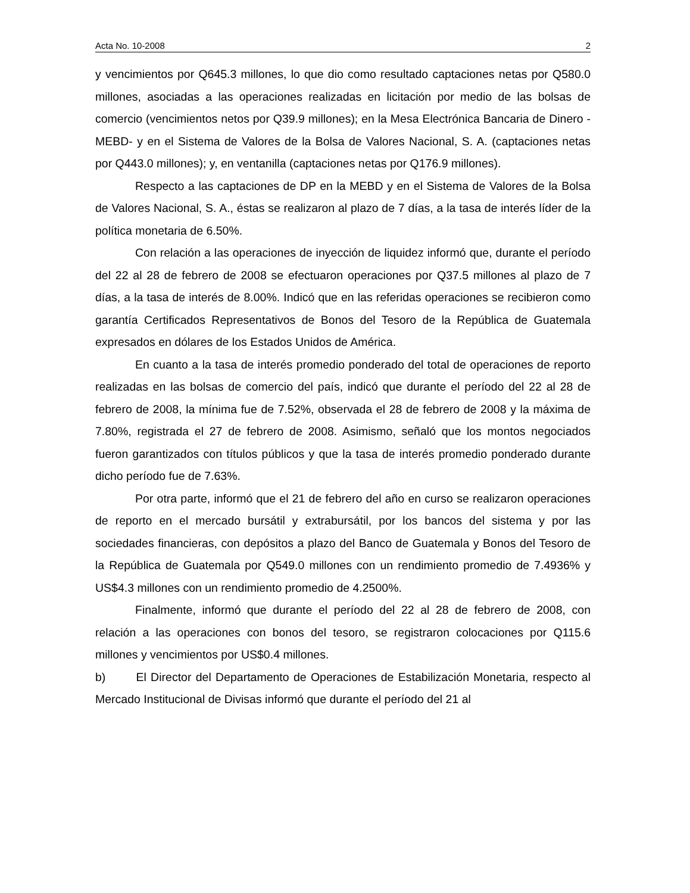Acta No. 10-2008 2
y vencimientos por Q645.3 millones, lo que dio como resultado captaciones netas por Q580.0 millones, asociadas a las operaciones realizadas en licitación por medio de las bolsas de comercio (vencimientos netos por Q39.9 millones); en la Mesa Electrónica Bancaria de Dinero -MEBD- y en el Sistema de Valores de la Bolsa de Valores Nacional, S. A. (captaciones netas por Q443.0 millones); y, en ventanilla (captaciones netas por Q176.9 millones).
Respecto a las captaciones de DP en la MEBD y en el Sistema de Valores de la Bolsa de Valores Nacional, S. A., éstas se realizaron al plazo de 7 días, a la tasa de interés líder de la política monetaria de 6.50%.
Con relación a las operaciones de inyección de liquidez informó que, durante el período del 22 al 28 de febrero de 2008 se efectuaron operaciones por Q37.5 millones al plazo de 7 días, a la tasa de interés de 8.00%. Indicó que en las referidas operaciones se recibieron como garantía Certificados Representativos de Bonos del Tesoro de la República de Guatemala expresados en dólares de los Estados Unidos de América.
En cuanto a la tasa de interés promedio ponderado del total de operaciones de reporto realizadas en las bolsas de comercio del país, indicó que durante el período del 22 al 28 de febrero de 2008, la mínima fue de 7.52%, observada el 28 de febrero de 2008 y la máxima de 7.80%, registrada el 27 de febrero de 2008. Asimismo, señaló que los montos negociados fueron garantizados con títulos públicos y que la tasa de interés promedio ponderado durante dicho período fue de 7.63%.
Por otra parte, informó que el 21 de febrero del año en curso se realizaron operaciones de reporto en el mercado bursátil y extrabursátil, por los bancos del sistema y por las sociedades financieras, con depósitos a plazo del Banco de Guatemala y Bonos del Tesoro de la República de Guatemala por Q549.0 millones con un rendimiento promedio de 7.4936% y US$4.3 millones con un rendimiento promedio de 4.2500%.
Finalmente, informó que durante el período del 22 al 28 de febrero de 2008, con relación a las operaciones con bonos del tesoro, se registraron colocaciones por Q115.6 millones y vencimientos por US$0.4 millones.
b) El Director del Departamento de Operaciones de Estabilización Monetaria, respecto al Mercado Institucional de Divisas informó que durante el período del 21 al